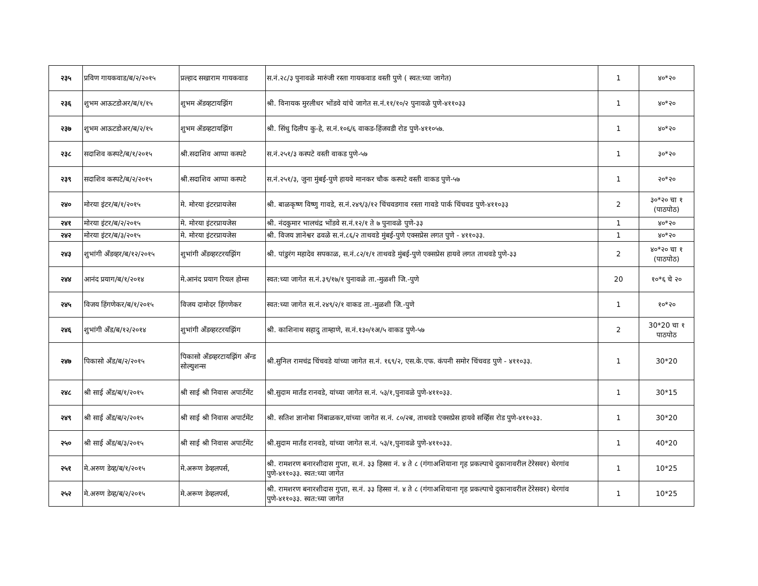| २३५ | प्रविण गायकवाड/ब/२/२०१५ | प्रल्हाद सखाराम गायकवाड | स.नं.२८/३ पुनावळे मारुंजी रस्ता गायकवाड वस्ती पुणे ( स्वत:च्या जागेत) | 1 | ४०*२० |
| २३६ | शुभम आऊटडोअर/ब/१/१५ | शुभम ॲडव्हटायझिंग | श्री. विनायक मुरलीधर भोंडवे यांचे जागेत स.नं.११/१०/२ पुनावळे पुणे-४११०३३ | 1 | ४०*२० |
| २३७ | शुभम आऊटडोअर/ब/२/१५ | शुभम ॲडव्हटायझिंग | श्री. सिंधु दिलीप कु-हे, स.नं.१०६/६ वाकड-हिंजवडी रोड पुणे-४११०५७. | 1 | ४०*२० |
| २३८ | सदाशिव कस्पटे/ब/१/२०१५ | श्री.सदाशिव आप्पा कस्पटे | स.नं.२५१/३ कस्पटे वस्ती वाकड पुणे-५७ | 1 | ३०*२० |
| २३९ | सदाशिव कस्पटे/ब/२/२०१५ | श्री.सदाशिव आप्पा कस्पटे | स.नं.२५१/३, जुना मुंबई-पुणे हायवे मानकर चौक कस्पटे वस्ती वाकड पुणे-५७ | 1 | २०*२० |
| २४० | मोरया इंटर/ब/१/२०१५ | मे. मोरया इंटरप्रायजेस | श्री. बाळकृष्ण विष्णु गावडे, स.नं.२४९/३/१२ चिंचवडगाव रस्ता गावडे पार्क चिंचवड पुणे-४११०३३ | 2 | ३०*२० चा १ (पाठपोठ) |
| २४१ | मोरया इंटर/ब/२/२०१५ | मे. मोरया इंटरप्रायजेस | श्री. नंदकुमार भालचंद्र भोंडवे स.नं.१२/१ ते ७ पुनावळे पुणे-३३ | 1 | ४०*२० |
| २४२ | मोरया इंटर/ब/३/२०१५ | मे. मोरया इंटरप्रायजेस | श्री. विजय ज्ञानेश्वर ढवळे स.नं.८६/२ ताथवडे मुंबई-पुणे एक्सप्रेस लगत पुणे - ४११०३३. | 1 | ४०*२० |
| २४३ | शुभांगी अँडव्हर/ब/१२/२०१५ | शुभांगी अँडव्हरटरयझिंग | श्री. पांडुरंग महादेव सपकाळ, स.नं.८२/१/१ ताथवडे मुंबई-पुणे एक्सप्रेस हायवे लगत ताथवडे पुणे-३३ | 2 | ४०*२० चा १ (पाठपोठ) |
| २४४ | आनंद प्रयाग/ब/१/२०१४ | मे.आनंद प्रयाग रियल होम्स | स्वत:च्या जागेत स.नं.३९/१७/१ पुनावळे ता.-मुळशी जि.-पुणे | 20 | १०*६ चे २० |
| २४५ | विजय हिंगणेकर/ब/१/२०१५ | विजय दामोदर हिंगणेकर | स्वत:च्या जागेत स.नं.२४९/२/१ वाकड ता.-मुळशी जि.-पुणे | 1 | १०*२० |
| २४६ | शुभांगी अँड/ब/१२/२०१४ | शुभांगी अँडव्हरटरयझिंग | श्री. काशिनाथ सहादु ताम्हाणे, स.नं.१३०/१अ/५ वाकड पुणे-५७ | 2 | 30*20 चा १ पाठपोठ |
| २४७ | पिकासो अँड/ब/२/२०१५ | पिकासो अँडव्हरटायझिंग अँन्ड सोल्युशन्स | श्री.सुनिल रामचंद्र चिंचवडे यांच्या जागेत स.नं. १६९/२, एस.के.एफ. कंपनी समोर चिंचवड पुणे - ४११०३३. | 1 | 30*20 |
| २४८ | श्री साई अँड/ब/१/२०१५ | श्री साई श्री निवास अपार्टमेंट | श्री.सुदाम मार्तंड रानवडे, यांच्या जागेत स.नं. ५३/१,पुनावळे पुणे-४११०३३. | 1 | 30*15 |
| २४९ | श्री साई अँड/ब/२/२०१५ | श्री साई श्री निवास अपार्टमेंट | श्री. सतिश ज्ञानोबा निंबाळकर,यांच्या जागेत स.नं. ८०/२ब, ताथवडे एक्सप्रेस हायवे सर्व्हिस रोड पुणे-४११०३३. | 1 | 30*20 |
| २५० | श्री साई अँड/ब/३/२०१५ | श्री साई श्री निवास अपार्टमेंट | श्री.सुदाम मार्तंड रानवडे, यांच्या जागेत स.नं. ५३/१,पुनावळे पुणे-४११०३३. | 1 | 40*20 |
| २५१ | मे.अरुण डेव्ह/ब/१/२०१५ | मे.अरूण डेव्हलपर्स, | श्री. रामशरण बनारशीदास गुप्ता, स.नं. ३३ हिस्सा नं. ४ ते ८ (गंगाअशियाना गृह प्रकल्पाचे दुकानावरील टेरेसवर) थेरगांव पुणे-४११०३३. स्वत:च्या जागेत | 1 | 10*25 |
| २५२ | मे.अरुण डेव्ह/ब/२/२०१५ | मे.अरूण डेव्हलपर्स, | श्री. रामशरण बनारशीदास गुप्ता, स.नं. ३३ हिस्सा नं. ४ ते ८ (गंगाअशियाना गृह प्रकल्पाचे दुकानावरील टेरेसवर) थेरगांव पुणे-४११०३३. स्वत:च्या जागेत | 1 | 10*25 |